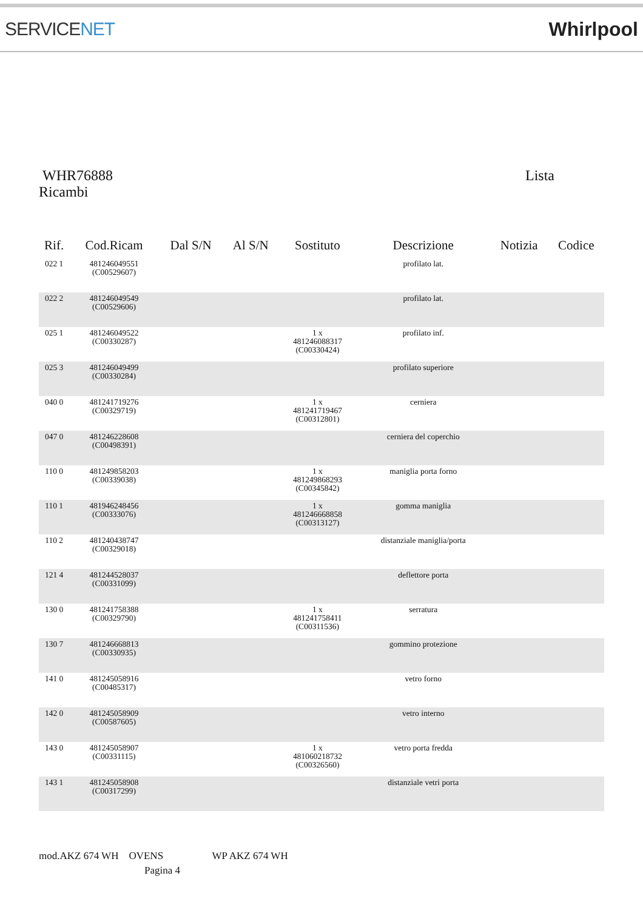SERVICENET Whirlpool
WHR76888 Lista
Ricambi
| Rif. | Cod.Ricam | Dal S/N | Al S/N | Sostituto | Descrizione | Notizia | Codice |
| --- | --- | --- | --- | --- | --- | --- | --- |
| 022 1 | 481246049551 (C00529607) | | | | profilato lat. | | |
| 022 2 | 481246049549 (C00529606) | | | | profilato lat. | | |
| 025 1 | 481246049522 (C00330287) | | | 1 x 481246088317 (C00330424) | profilato inf. | | |
| 025 3 | 481246049499 (C00330284) | | | | profilato superiore | | |
| 040 0 | 481241719276 (C00329719) | | | 1 x 481241719467 (C00312801) | cerniera | | |
| 047 0 | 481246228608 (C00498391) | | | | cerniera del coperchio | | |
| 110 0 | 481249858203 (C00339038) | | | 1 x 481249868293 (C00345842) | maniglia porta forno | | |
| 110 1 | 481946248456 (C00333076) | | | 1 x 481246668858 (C00313127) | gomma maniglia | | |
| 110 2 | 481240438747 (C00329018) | | | | distanziale maniglia/porta | | |
| 121 4 | 481244528037 (C00331099) | | | | deflettore porta | | |
| 130 0 | 481241758388 (C00329790) | | | 1 x 481241758411 (C00311536) | serratura | | |
| 130 7 | 481246668813 (C00330935) | | | | gommino protezione | | |
| 141 0 | 481245058916 (C00485317) | | | | vetro forno | | |
| 142 0 | 481245058909 (C00587605) | | | | vetro interno | | |
| 143 0 | 481245058907 (C00331115) | | | 1 x 481060218732 (C00326560) | vetro porta fredda | | |
| 143 1 | 481245058908 (C00317299) | | | | distanziale vetri porta | | |
mod.AKZ 674 WH OVENS WP AKZ 674 WH
Pagina 4